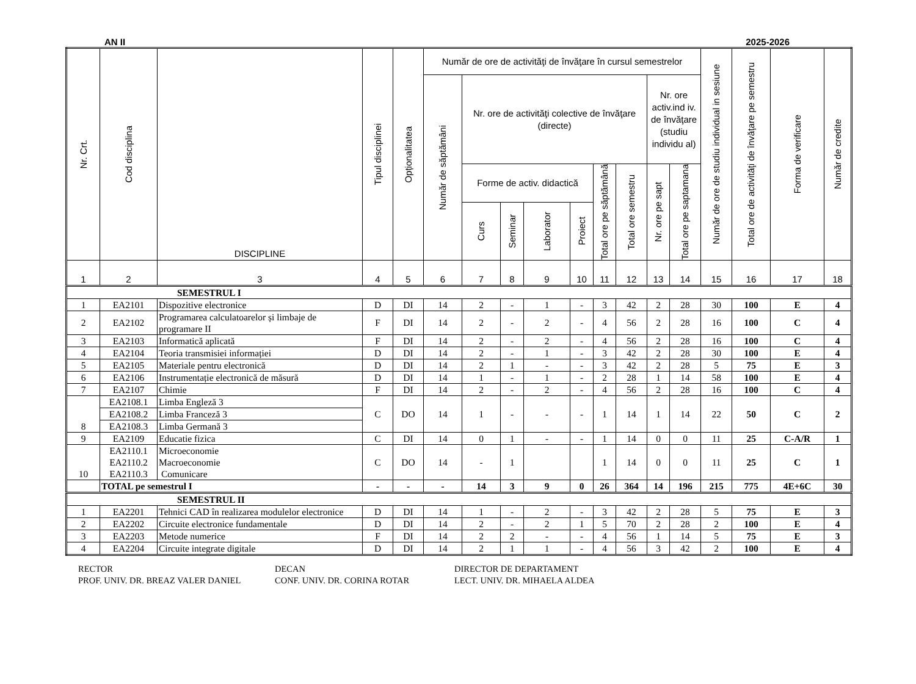AN II 2025-2026
| Nr. Crt. | Cod disciplina | DISCIPLINE | Tipul disciplinei | Opționalitatea | Număr de ore de activităţi de învăţare în cursul semestrelor | | | | | | | | | Număr de ore de studiu individual in sesiune | Total ore de activităţi de învăţare pe semestru | Forma de verificare | Număr de credite |
| --- | --- | --- | --- | --- | --- | --- | --- | --- | --- | --- | --- | --- | --- | --- | --- | --- | --- |
| | | | | | Număr de săptămâni | Nr. ore de activităţi colective de învăţare (directe) | | | | | | Nr. ore activ.ind iv. de învăţare (studiu individu al) | | | | | |
| | | | | | | Forme de activ. didactică | | | | Total ore pe săptămână | Total ore semestru | Nr. ore pe sapt | Total ore pe saptamana | | | | |
| | | | | | | Curs | Seminar | Laborator | Proiect | | | | | | | | |
| 1 | 2 | 3 | 4 | 5 | 6 | 7 | 8 | 9 | 10 | 11 | 12 | 13 | 14 | 15 | 16 | 17 | 18 |
| SEMESTRUL I | | | | | | | | | | | | | | | | | |
| 1 | EA2101 | Dispozitive electronice | D | DI | 14 | 2 | - | 1 | - | 3 | 42 | 2 | 28 | 30 | 100 | E | 4 |
| 2 | EA2102 | Programarea calculatoarelor și limbaje de programare II | F | DI | 14 | 2 | - | 2 | - | 4 | 56 | 2 | 28 | 16 | 100 | C | 4 |
| 3 | EA2103 | Informatică aplicată | F | DI | 14 | 2 | - | 2 | - | 4 | 56 | 2 | 28 | 16 | 100 | C | 4 |
| 4 | EA2104 | Teoria transmisiei informației | D | DI | 14 | 2 | - | 1 | - | 3 | 42 | 2 | 28 | 30 | 100 | E | 4 |
| 5 | EA2105 | Materiale pentru electronică | D | DI | 14 | 2 | 1 | - | - | 3 | 42 | 2 | 28 | 5 | 75 | E | 3 |
| 6 | EA2106 | Instrumentație electronică de măsură | D | DI | 14 | 1 | - | 1 | - | 2 | 28 | 1 | 14 | 58 | 100 | E | 4 |
| 7 | EA2107 | Chimie | F | DI | 14 | 2 | - | 2 | - | 4 | 56 | 2 | 28 | 16 | 100 | C | 4 |
| 8 | EA2108.1 | Limba Engleză 3 | C | DO | 14 | 1 | - | - | - | 1 | 14 | 1 | 14 | 22 | 50 | C | 2 |
| | EA2108.2 | Limba Franceză 3 | | | | | | | | | | | | | | | |
| | EA2108.3 | Limba Germană 3 | | | | | | | | | | | | | | | |
| 9 | EA2109 | Educatie fizica | C | DI | 14 | 0 | 1 | - | - | 1 | 14 | 0 | 0 | 11 | 25 | C-A/R | 1 |
| 10 | EA2110.1 EA2110.2 EA2110.3 | Microeconomie Macroeconomie Comunicare | C | DO | 14 | - | 1 | | | 1 | 14 | 0 | 0 | 11 | 25 | C | 1 |
| | TOTAL pe semestrul I | | - | - | - | 14 | 3 | 9 | 0 | 26 | 364 | 14 | 196 | 215 | 775 | 4E+6C | 30 |
| SEMESTRUL II | | | | | | | | | | | | | | | | | |
| 1 | EA2201 | Tehnici CAD în realizarea modulelor electronice | D | DI | 14 | 1 | - | 2 | - | 3 | 42 | 2 | 28 | 5 | 75 | E | 3 |
| 2 | EA2202 | Circuite electronice fundamentale | D | DI | 14 | 2 | - | 2 | 1 | 5 | 70 | 2 | 28 | 2 | 100 | E | 4 |
| 3 | EA2203 | Metode numerice | F | DI | 14 | 2 | 2 | - | - | 4 | 56 | 1 | 14 | 5 | 75 | E | 3 |
| 4 | EA2204 | Circuite integrate digitale | D | DI | 14 | 2 | 1 | 1 | - | 4 | 56 | 3 | 42 | 2 | 100 | E | 4 |
RECTOR
PROF. UNIV. DR. BREAZ VALER DANIEL
DECAN
CONF. UNIV. DR. CORINA ROTAR
DIRECTOR DE DEPARTAMENT
LECT. UNIV. DR. MIHAELA ALDEA